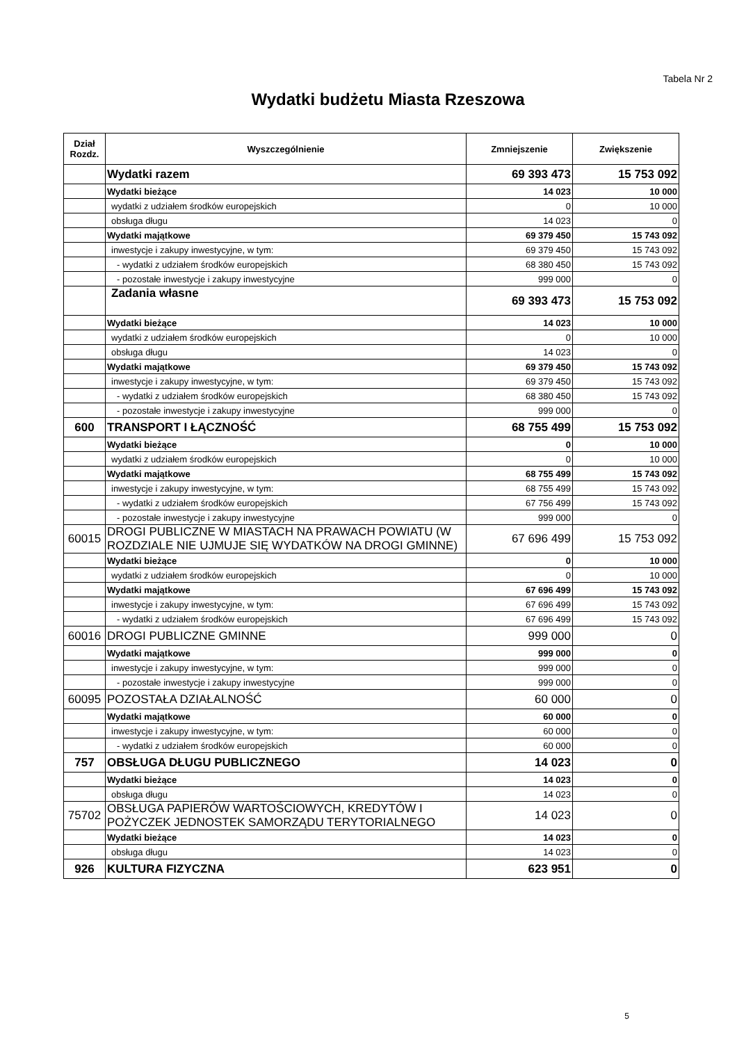Tabela Nr 2
Wydatki budżetu Miasta Rzeszowa
| Dział Rozdz. | Wyszczególnienie | Zmniejszenie | Zwiększenie |
| --- | --- | --- | --- |
| | Wydatki razem | 69 393 473 | 15 753 092 |
| | Wydatki bieżące | 14 023 | 10 000 |
| | wydatki z udziałem środków europejskich | 0 | 10 000 |
| | obsługa długu | 14 023 | 0 |
| | Wydatki majątkowe | 69 379 450 | 15 743 092 |
| | inwestycje i zakupy inwestycyjne, w tym: | 69 379 450 | 15 743 092 |
| | - wydatki z udziałem środków europejskich | 68 380 450 | 15 743 092 |
| | - pozostałe inwestycje i zakupy inwestycyjne | 999 000 | 0 |
| | Zadania własne | 69 393 473 | 15 753 092 |
| | Wydatki bieżące | 14 023 | 10 000 |
| | wydatki z udziałem środków europejskich | 0 | 10 000 |
| | obsługa długu | 14 023 | 0 |
| | Wydatki majątkowe | 69 379 450 | 15 743 092 |
| | inwestycje i zakupy inwestycyjne, w tym: | 69 379 450 | 15 743 092 |
| | - wydatki z udziałem środków europejskich | 68 380 450 | 15 743 092 |
| | - pozostałe inwestycje i zakupy inwestycyjne | 999 000 | 0 |
| 600 | TRANSPORT I ŁĄCZNOŚĆ | 68 755 499 | 15 753 092 |
| | Wydatki bieżące | 0 | 10 000 |
| | wydatki z udziałem środków europejskich | 0 | 10 000 |
| | Wydatki majątkowe | 68 755 499 | 15 743 092 |
| | inwestycje i zakupy inwestycyjne, w tym: | 68 755 499 | 15 743 092 |
| | - wydatki z udziałem środków europejskich | 67 756 499 | 15 743 092 |
| | - pozostałe inwestycje i zakupy inwestycyjne | 999 000 | 0 |
| 60015 | DROGI PUBLICZNE W MIASTACH NA PRAWACH POWIATU (W ROZDZIALE NIE UJMUJE SIĘ WYDATKÓW NA DROGI GMINNE) | 67 696 499 | 15 753 092 |
| | Wydatki bieżące | 0 | 10 000 |
| | wydatki z udziałem środków europejskich | 0 | 10 000 |
| | Wydatki majątkowe | 67 696 499 | 15 743 092 |
| | inwestycje i zakupy inwestycyjne, w tym: | 67 696 499 | 15 743 092 |
| | - wydatki z udziałem środków europejskich | 67 696 499 | 15 743 092 |
| 60016 | DROGI PUBLICZNE GMINNE | 999 000 | 0 |
| | Wydatki majątkowe | 999 000 | 0 |
| | inwestycje i zakupy inwestycyjne, w tym: | 999 000 | 0 |
| | - pozostałe inwestycje i zakupy inwestycyjne | 999 000 | 0 |
| 60095 | POZOSTAŁA DZIAŁALNOŚĆ | 60 000 | 0 |
| | Wydatki majątkowe | 60 000 | 0 |
| | inwestycje i zakupy inwestycyjne, w tym: | 60 000 | 0 |
| | - wydatki z udziałem środków europejskich | 60 000 | 0 |
| 757 | OBSŁUGA DŁUGU PUBLICZNEGO | 14 023 | 0 |
| | Wydatki bieżące | 14 023 | 0 |
| | obsługa długu | 14 023 | 0 |
| 75702 | OBSŁUGA PAPIERÓW WARTOŚCIOWYCH, KREDYTÓW I POŻYCZEK JEDNOSTEK SAMORZĄDU TERYTORIALNEGO | 14 023 | 0 |
| | Wydatki bieżące | 14 023 | 0 |
| | obsługa długu | 14 023 | 0 |
| 926 | KULTURA FIZYCZNA | 623 951 | 0 |
5